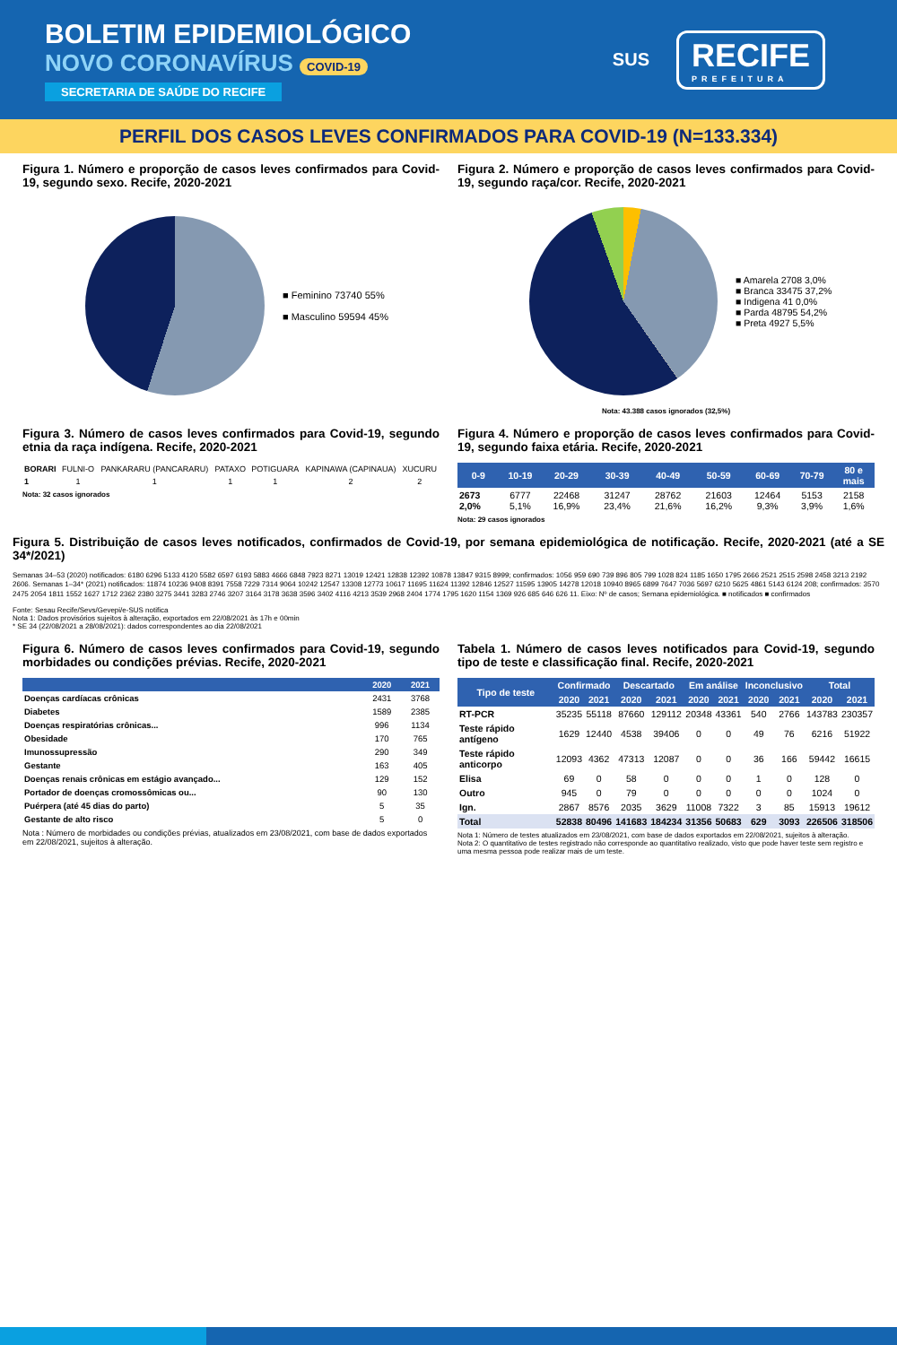BOLETIM EPIDEMIOLÓGICO
NOVO CORONAVÍRUS COVID-19
SECRETARIA DE SAÚDE DO RECIFE
SUS
RECIFE
PREFEITURA
PERFIL DOS CASOS LEVES CONFIRMADOS PARA COVID-19 (N=133.334)
Figura 1. Número e proporção de casos leves confirmados para Covid-19, segundo sexo. Recife, 2020-2021
■ Feminino 73740 55%
■ Masculino 59594 45%
Figura 2. Número e proporção de casos leves confirmados para Covid-19, segundo raça/cor. Recife, 2020-2021
■ Amarela 2708 3,0%
■ Branca 33475 37,2%
■ Indigena 41 0,0%
■ Parda 48795 54,2%
■ Preta 4927 5,5%
Nota: 43.388 casos ignorados (32,5%)
Figura 3. Número de casos leves confirmados para Covid-19, segundo etnia da raça indígena. Recife, 2020-2021
| BORARI | FULNI-O | PANKARARU (PANCARARU) | PATAXO | POTIGUARA | KAPINAWA (CAPINAUA) | XUCURU |
| 1 | 1 | 1 | 1 | 1 | 2 | 2 |
Nota: 32 casos ignorados
Figura 4. Número e proporção de casos leves confirmados para Covid-19, segundo faixa etária. Recife, 2020-2021
| 0-9 | 10-19 | 20-29 | 30-39 | 40-49 | 50-59 | 60-69 | 70-79 | 80 e mais |
| --- | --- | --- | --- | --- | --- | --- | --- | --- |
| 2673 2,0% | 6777 5,1% | 22468 16,9% | 31247 23,4% | 28762 21,6% | 21603 16,2% | 12464 9,3% | 5153 3,9% | 2158 1,6% |
Nota: 29 casos ignorados
Figura 5. Distribuição de casos leves notificados, confirmados de Covid-19, por semana epidemiológica de notificação. Recife, 2020-2021 (até a SE 34*/2021)
Semanas 34–53 (2020) notificados: 6180 6296 5133 4120 5582 6597 6193 5883 4666 6848 7923 8271 13019 12421 12838 12392 10878 13847 9315 8999; confirmados: 1056 959 690 739 896 805 799 1028 824 1185 1650 1795 2666 2521 2515 2598 2458 3213 2192 2606. Semanas 1–34* (2021) notificados: 11874 10236 9408 8391 7558 7229 7314 9064 10242 12547 13308 12773 10617 11695 11624 11392 12846 12527 11595 13905 14278 12018 10940 8965 6899 7647 7036 5697 6210 5625 4861 5143 6124 208; confirmados: 3570 2475 2054 1811 1552 1627 1712 2362 2380 3275 3441 3283 2746 3207 3164 3178 3638 3596 3402 4116 4213 3539 2968 2404 1774 1795 1620 1154 1369 926 685 646 626 11. Eixo: Nº de casos; Semana epidemiológica. ■ notificados ■ confirmados
Fonte: Sesau Recife/Sevs/Gevepi/e-SUS notifica
Nota 1: Dados provisórios sujeitos à alteração, exportados em 22/08/2021 às 17h e 00min
* SE 34 (22/08/2021 a 28/08/2021): dados correspondentes ao dia 22/08/2021
Figura 6. Número de casos leves confirmados para Covid-19, segundo morbidades ou condições prévias. Recife, 2020-2021
| | 2020 | 2021 |
| --- | --- | --- |
| Doenças cardíacas crônicas | 2431 | 3768 |
| Diabetes | 1589 | 2385 |
| Doenças respiratórias crônicas... | 996 | 1134 |
| Obesidade | 170 | 765 |
| Imunossupressão | 290 | 349 |
| Gestante | 163 | 405 |
| Doenças renais crônicas em estágio avançado... | 129 | 152 |
| Portador de doenças cromossômicas ou... | 90 | 130 |
| Puérpera (até 45 dias do parto) | 5 | 35 |
| Gestante de alto risco | 5 | 0 |
Nota : Número de morbidades ou condições prévias, atualizados em 23/08/2021, com base de dados exportados em 22/08/2021, sujeitos à alteração.
Tabela 1. Número de casos leves notificados para Covid-19, segundo tipo de teste e classificação final. Recife, 2020-2021
| Tipo de teste | Confirmado | | Descartado | | Em análise | | Inconclusivo | | Total | |
| --- | --- | --- | --- | --- | --- | --- | --- | --- | --- | --- |
| | 2020 | 2021 | 2020 | 2021 | 2020 | 2021 | 2020 | 2021 | 2020 | 2021 |
| RT-PCR | 35235 | 55118 | 87660 | 129112 | 20348 | 43361 | 540 | 2766 | 143783 | 230357 |
| Teste rápido antígeno | 1629 | 12440 | 4538 | 39406 | 0 | 0 | 49 | 76 | 6216 | 51922 |
| Teste rápido anticorpo | 12093 | 4362 | 47313 | 12087 | 0 | 0 | 36 | 166 | 59442 | 16615 |
| Elisa | 69 | 0 | 58 | 0 | 0 | 0 | 1 | 0 | 128 | 0 |
| Outro | 945 | 0 | 79 | 0 | 0 | 0 | 0 | 0 | 1024 | 0 |
| Ign. | 2867 | 8576 | 2035 | 3629 | 11008 | 7322 | 3 | 85 | 15913 | 19612 |
| Total | 52838 | 80496 | 141683 | 184234 | 31356 | 50683 | 629 | 3093 | 226506 | 318506 |
Nota 1: Número de testes atualizados em 23/08/2021, com base de dados exportados em 22/08/2021, sujeitos à alteração.
Nota 2: O quantitativo de testes registrado não corresponde ao quantitativo realizado, visto que pode haver teste sem registro e uma mesma pessoa pode realizar mais de um teste.